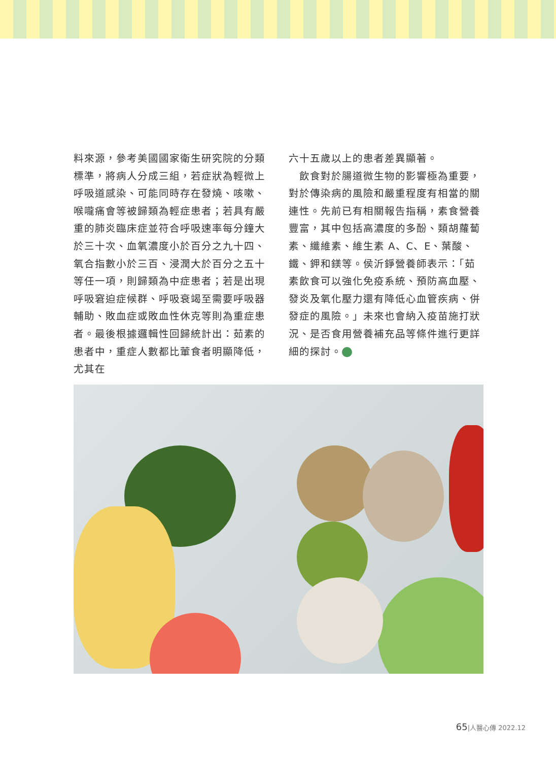料來源，參考美國國家衛生研究院的分類標準，將病人分成三組，若症狀為輕微上呼吸道感染、可能同時存在發燒、咳嗽、喉嚨痛會等被歸類為輕症患者；若具有嚴重的肺炎臨床症並符合呼吸速率每分鐘大於三十次、血氧濃度小於百分之九十四、氧合指數小於三百、浸潤大於百分之五十等任一項，則歸類為中症患者；若是出現呼吸窘迫症候群、呼吸衰竭至需要呼吸器輔助、敗血症或敗血性休克等則為重症患者。最後根據邏輯性回歸統計出：茹素的患者中，重症人數都比葷食者明顯降低，尤其在
六十五歲以上的患者差異顯著。
　飲食對於腸道微生物的影響極為重要，對於傳染病的風險和嚴重程度有相當的關連性。先前已有相關報告指稱，素食營養豐富，其中包括高濃度的多酚、類胡蘿蔔素、纖維素、維生素 A、C、E、葉酸、鐵、鉀和鎂等。侯沂錚營養師表示：「茹素飲食可以強化免疫系統、預防高血壓、發炎及氧化壓力還有降低心血管疾病、併發症的風險。」未來也會納入疫苗施打狀況、是否食用營養補充品等條件進行更詳細的探討。
65|人醫心傳 2022.12